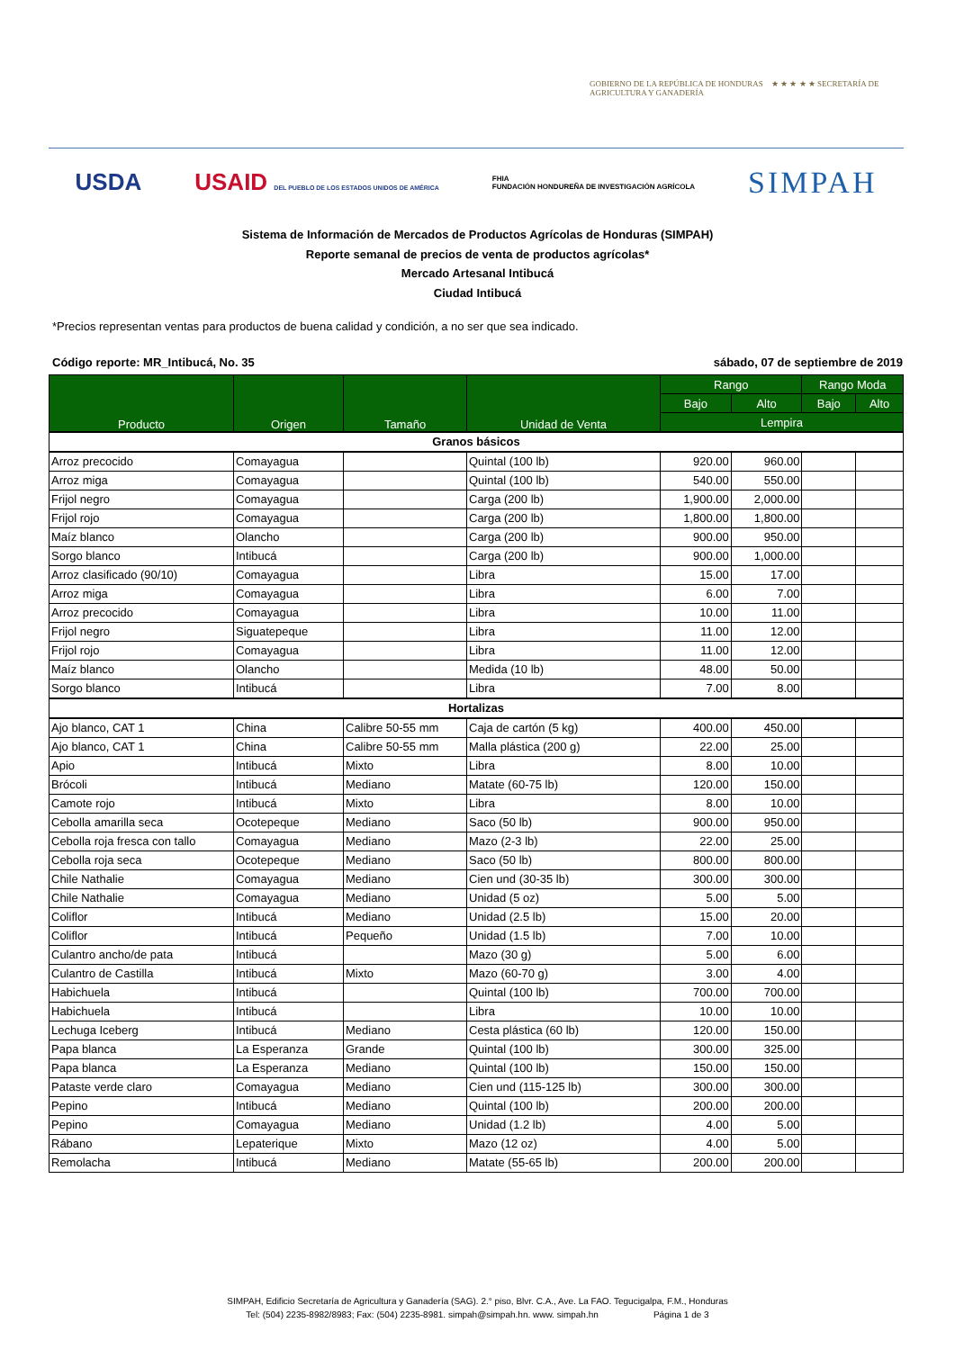GOBIERNO DE LA REPÚBLICA DE HONDURAS ★ ★ ★ ★ ★ SECRETARÍA DE AGRICULTURA Y GANADERÍA
USDA USAID DEL PUEBLO DE LOS ESTADOS UNIDOS DE AMÉRICA FHIA
FUNDACIÓN HONDUREÑA DE INVESTIGACIÓN AGRÍCOLA SIMPAH
Sistema de Información de Mercados de Productos Agrícolas de Honduras (SIMPAH)
Reporte semanal de precios de venta de productos agrícolas*
Mercado Artesanal Intibucá
Ciudad Intibucá
*Precios representan ventas para productos de buena calidad y condición, a no ser que sea indicado.
Código reporte: MR_Intibucá, No. 35 sábado, 07 de septiembre de 2019
| Producto | Origen | Tamaño | Unidad de Venta | Rango | | Rango Moda | |
| --- | --- | --- | --- | --- | --- | --- | --- |
| | | | | Bajo | Alto | Bajo | Alto |
| | | | | Lempira | | | |
| Granos básicos | | | | | | | |
| Arroz precocido | Comayagua | | Quintal (100 lb) | 920.00 | 960.00 | | |
| Arroz miga | Comayagua | | Quintal (100 lb) | 540.00 | 550.00 | | |
| Frijol negro | Comayagua | | Carga (200 lb) | 1,900.00 | 2,000.00 | | |
| Frijol rojo | Comayagua | | Carga (200 lb) | 1,800.00 | 1,800.00 | | |
| Maíz blanco | Olancho | | Carga (200 lb) | 900.00 | 950.00 | | |
| Sorgo blanco | Intibucá | | Carga (200 lb) | 900.00 | 1,000.00 | | |
| Arroz clasificado (90/10) | Comayagua | | Libra | 15.00 | 17.00 | | |
| Arroz miga | Comayagua | | Libra | 6.00 | 7.00 | | |
| Arroz precocido | Comayagua | | Libra | 10.00 | 11.00 | | |
| Frijol negro | Siguatepeque | | Libra | 11.00 | 12.00 | | |
| Frijol rojo | Comayagua | | Libra | 11.00 | 12.00 | | |
| Maíz blanco | Olancho | | Medida (10 lb) | 48.00 | 50.00 | | |
| Sorgo blanco | Intibucá | | Libra | 7.00 | 8.00 | | |
| Hortalizas | | | | | | | |
| Ajo blanco, CAT 1 | China | Calibre 50-55 mm | Caja de cartón (5 kg) | 400.00 | 450.00 | | |
| Ajo blanco, CAT 1 | China | Calibre 50-55 mm | Malla plástica (200 g) | 22.00 | 25.00 | | |
| Apio | Intibucá | Mixto | Libra | 8.00 | 10.00 | | |
| Brócoli | Intibucá | Mediano | Matate (60-75 lb) | 120.00 | 150.00 | | |
| Camote rojo | Intibucá | Mixto | Libra | 8.00 | 10.00 | | |
| Cebolla amarilla seca | Ocotepeque | Mediano | Saco (50 lb) | 900.00 | 950.00 | | |
| Cebolla roja fresca con tallo | Comayagua | Mediano | Mazo (2-3 lb) | 22.00 | 25.00 | | |
| Cebolla roja seca | Ocotepeque | Mediano | Saco (50 lb) | 800.00 | 800.00 | | |
| Chile Nathalie | Comayagua | Mediano | Cien und (30-35 lb) | 300.00 | 300.00 | | |
| Chile Nathalie | Comayagua | Mediano | Unidad (5 oz) | 5.00 | 5.00 | | |
| Coliflor | Intibucá | Mediano | Unidad (2.5 lb) | 15.00 | 20.00 | | |
| Coliflor | Intibucá | Pequeño | Unidad (1.5 lb) | 7.00 | 10.00 | | |
| Culantro ancho/de pata | Intibucá | | Mazo (30 g) | 5.00 | 6.00 | | |
| Culantro de Castilla | Intibucá | Mixto | Mazo (60-70 g) | 3.00 | 4.00 | | |
| Habichuela | Intibucá | | Quintal (100 lb) | 700.00 | 700.00 | | |
| Habichuela | Intibucá | | Libra | 10.00 | 10.00 | | |
| Lechuga Iceberg | Intibucá | Mediano | Cesta plástica (60 lb) | 120.00 | 150.00 | | |
| Papa blanca | La Esperanza | Grande | Quintal (100 lb) | 300.00 | 325.00 | | |
| Papa blanca | La Esperanza | Mediano | Quintal (100 lb) | 150.00 | 150.00 | | |
| Pataste verde claro | Comayagua | Mediano | Cien und (115-125 lb) | 300.00 | 300.00 | | |
| Pepino | Intibucá | Mediano | Quintal (100 lb) | 200.00 | 200.00 | | |
| Pepino | Comayagua | Mediano | Unidad (1.2 lb) | 4.00 | 5.00 | | |
| Rábano | Lepaterique | Mixto | Mazo (12 oz) | 4.00 | 5.00 | | |
| Remolacha | Intibucá | Mediano | Matate (55-65 lb) | 200.00 | 200.00 | | |
SIMPAH, Edificio Secretaría de Agricultura y Ganadería (SAG). 2.° piso, Blvr. C.A., Ave. La FAO. Tegucigalpa, F.M., Honduras
Tel: (504) 2235-8982/8983; Fax: (504) 2235-8981. simpah@simpah.hn. www. simpah.hn Página 1 de 3